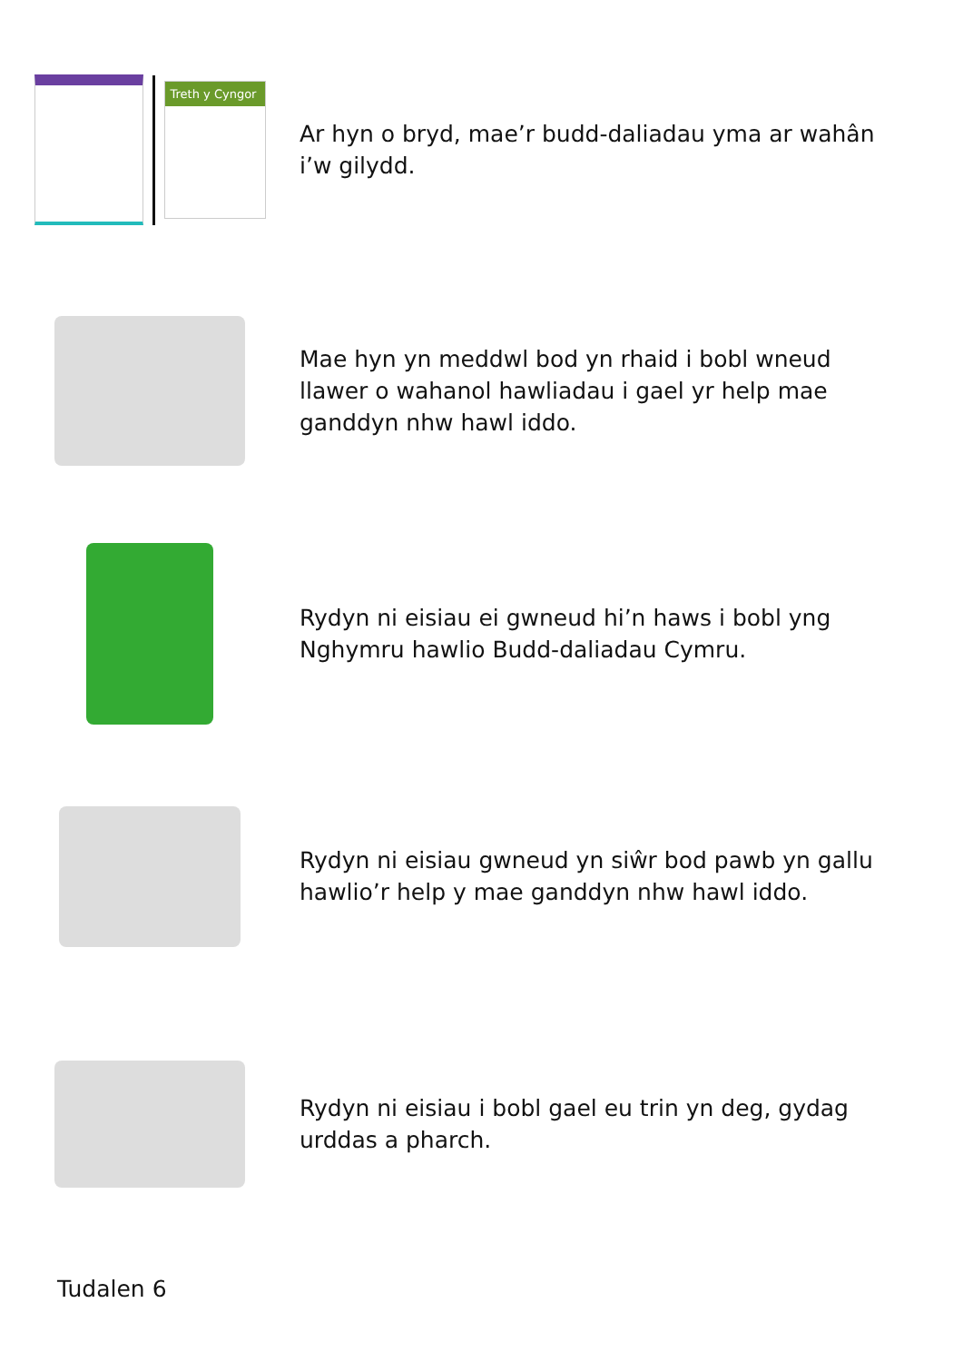Treth y Cyngor
Ar hyn o bryd, mae’r budd-daliadau yma ar wahân i’w gilydd.
Mae hyn yn meddwl bod yn rhaid i bobl wneud llawer o wahanol hawliadau i gael yr help mae ganddyn nhw hawl iddo.
Rydyn ni eisiau ei gwneud hi’n haws i bobl yng Nghymru hawlio Budd-daliadau Cymru.
Rydyn ni eisiau gwneud yn siŵr bod pawb yn gallu hawlio’r help y mae ganddyn nhw hawl iddo.
Rydyn ni eisiau i bobl gael eu trin yn deg, gydag urddas a pharch.
Tudalen 6